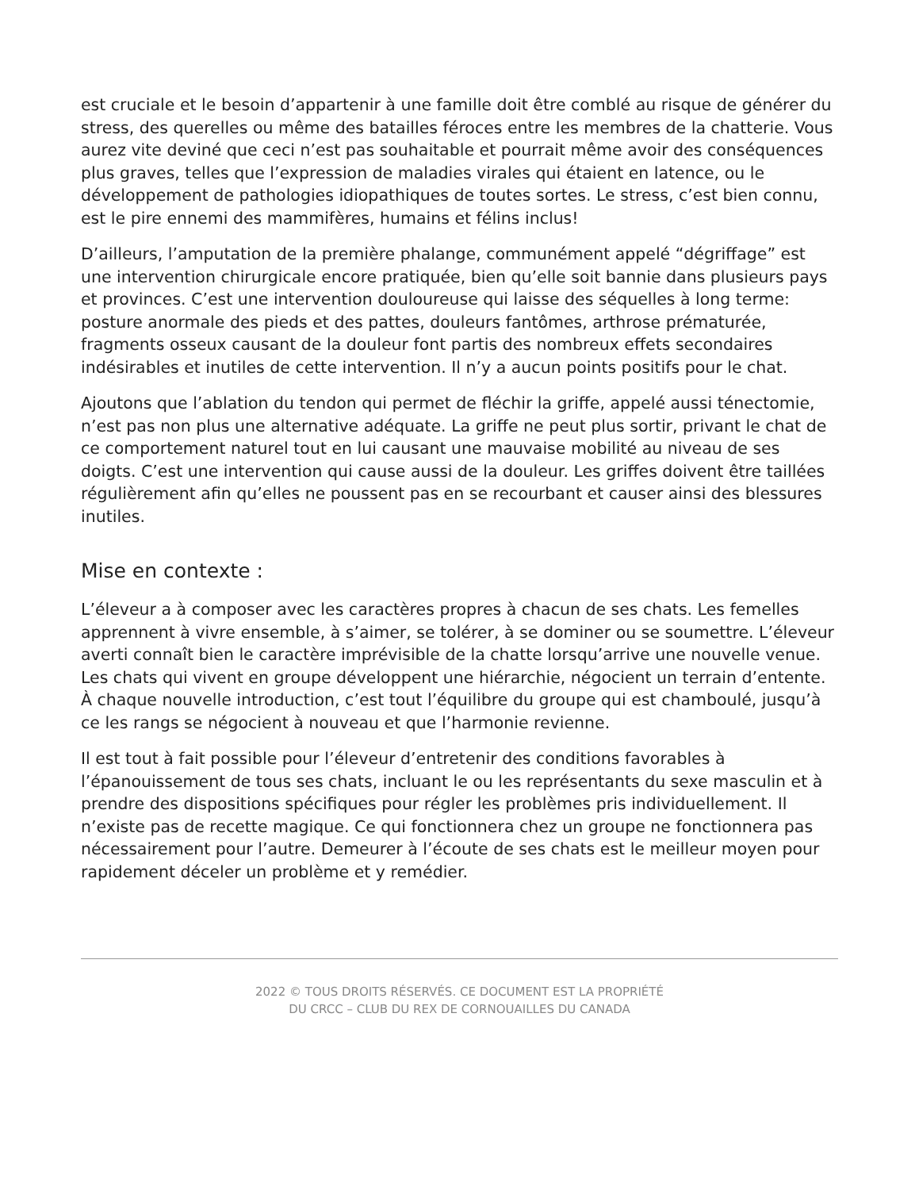est cruciale et le besoin d’appartenir à une famille doit être comblé au risque de générer du stress, des querelles ou même des batailles féroces entre les membres de la chatterie. Vous aurez vite deviné que ceci n’est pas souhaitable et pourrait même avoir des conséquences plus graves, telles que l’expression de maladies virales qui étaient en latence, ou le développement de pathologies idiopathiques de toutes sortes. Le stress, c’est bien connu, est le pire ennemi des mammifères, humains et félins inclus!
D’ailleurs, l’amputation de la première phalange, communément appelé “dégriffage” est une intervention chirurgicale encore pratiquée, bien qu’elle soit bannie dans plusieurs pays et provinces. C’est une intervention douloureuse qui laisse des séquelles à long terme: posture anormale des pieds et des pattes, douleurs fantômes, arthrose prématurée, fragments osseux causant de la douleur font partis des nombreux effets secondaires indésirables et inutiles de cette intervention. Il n’y a aucun points positifs pour le chat.
Ajoutons que l’ablation du tendon qui permet de fléchir la griffe, appelé aussi ténectomie, n’est pas non plus une alternative adéquate. La griffe ne peut plus sortir, privant le chat de ce comportement naturel tout en lui causant une mauvaise mobilité au niveau de ses doigts. C’est une intervention qui cause aussi de la douleur. Les griffes doivent être taillées régulièrement afin qu’elles ne poussent pas en se recourbant et causer ainsi des blessures inutiles.
Mise en contexte :
L’éleveur a à composer avec les caractères propres à chacun de ses chats. Les femelles apprennent à vivre ensemble, à s’aimer, se tolérer, à se dominer ou se soumettre. L’éleveur averti connaît bien le caractère imprévisible de la chatte lorsqu’arrive une nouvelle venue. Les chats qui vivent en groupe développent une hiérarchie, négocient un terrain d’entente. À chaque nouvelle introduction, c’est tout l’équilibre du groupe qui est chamboulé, jusqu’à ce les rangs se négocient à nouveau et que l’harmonie revienne.
Il est tout à fait possible pour l’éleveur d’entretenir des conditions favorables à l’épanouissement de tous ses chats, incluant le ou les représentants du sexe masculin et à prendre des dispositions spécifiques pour régler les problèmes pris individuellement. Il n’existe pas de recette magique. Ce qui fonctionnera chez un groupe ne fonctionnera pas nécessairement pour l’autre. Demeurer à l’écoute de ses chats est le meilleur moyen pour rapidement déceler un problème et y remédier.
2022 © TOUS DROITS RÉSERVÉS. CE DOCUMENT EST LA PROPRIÉTÉ
DU CRCC – CLUB DU REX DE CORNOUAILLES DU CANADA